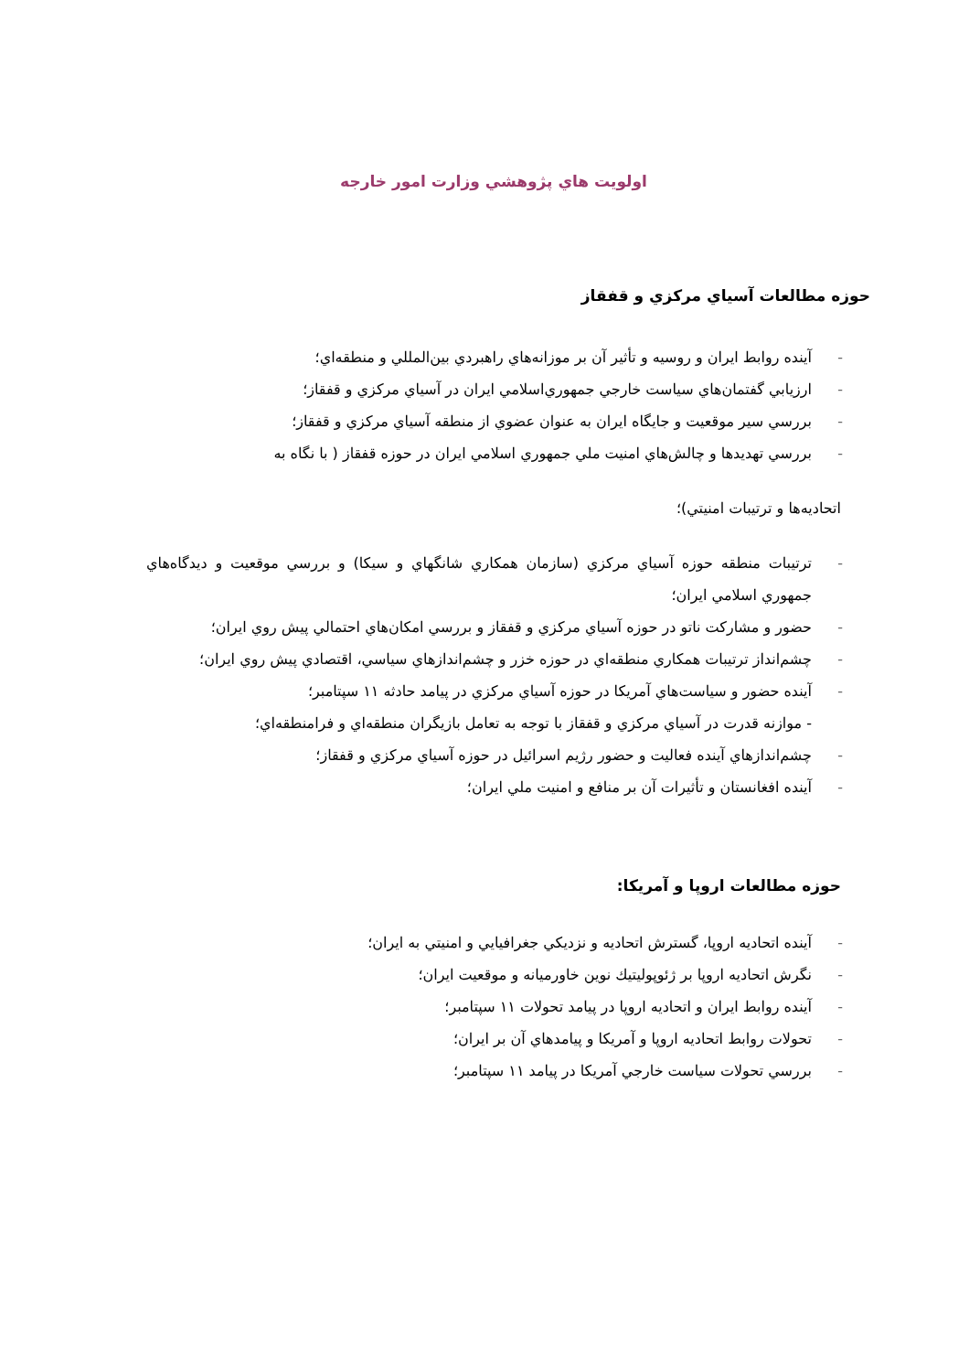اولويت هاي پژوهشي وزارت امور خارجه
حوزه مطالعات آسياي مركزي و قفقاز
- آينده روابط ايران و روسيه و تأثير آن بر موزانه‌هاي راهبردي بين‌المللي و منطقه‌اي؛
- ارزيابي گفتمان‌هاي سياست خارجي جمهوري‌اسلامي ايران در آسياي مركزي و قفقاز؛
- بررسي سير موقعيت و جايگاه ايران به عنوان عضوي از منطقه آسياي مركزي و قفقاز؛
- بررسي تهديدها و چالش‌هاي امنيت ملي جمهوري اسلامي ايران در حوزه قفقاز ( با نگاه به
اتحاديه‌ها و ترتيبات امنيتي)؛
- ترتيبات منطقه حوزه آسياي مركزي (سازمان همكاري شانگهاي و سيكا) و بررسي موقعيت و ديدگاه‌هاي جمهوري اسلامي ايران؛
- حضور و مشاركت ناتو در حوزه آسياي مركزي و قفقاز و بررسي امكان‌هاي احتمالي پيش روي ايران؛
- چشم‌انداز ترتيبات همكاري منطقه‌اي در حوزه خزر و چشم‌اندازهاي سياسي، اقتصادي پيش روي ايران؛
- آينده حضور و سياست‌هاي آمريكا در حوزه آسياي مركزي در پيامد حادثه ۱۱ سپتامبر؛
- موازنه قدرت در آسياي مركزي و قفقاز با توجه به تعامل بازيگران منطقه‌اي و فرامنطقه‌اي؛
- چشم‌اندازهاي آينده فعاليت و حضور رژيم اسرائيل در حوزه آسياي مركزي و قفقاز؛
- آينده افغانستان و تأثيرات آن بر منافع و امنيت ملي ايران؛
حوزه مطالعات اروپا و آمريكا:
- آينده اتحاديه اروپا، گسترش اتحاديه و نزديكي جغرافيايي و امنيتي به ايران؛
- نگرش اتحاديه اروپا بر ژئوپوليتيك نوين خاورميانه و موقعيت ايران؛
- آينده روابط ايران و اتحاديه اروپا در پيامد تحولات ۱۱ سپتامبر؛
- تحولات روابط اتحاديه اروپا و آمريكا و پيامدهاي آن بر ايران؛
- بررسي تحولات سياست خارجي آمريكا در پيامد ۱۱ سپتامبر؛